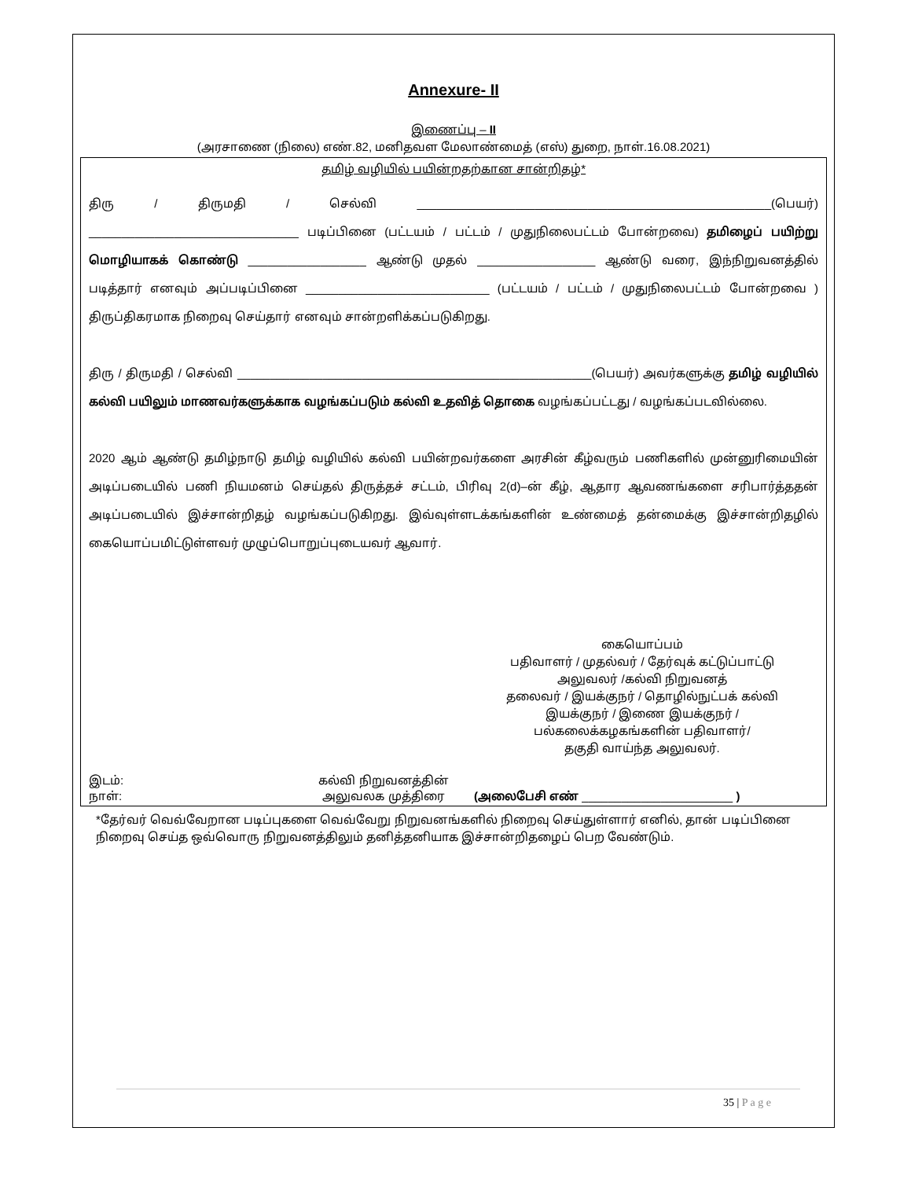Annexure- II
இணைப்பு – II
(அரசாணை (நிலை) எண்.82, மனிதவள மேலாண்மைத் (எஸ்) துறை, நாள்.16.08.2021)
தமிழ் வழியில் பயின்றதற்கான சான்றிதழ்*
திரு / திருமதி / செல்வி ______________________________________________________(பெயர்) ________________________________ படிப்பினை (பட்டயம் / பட்டம் / முதுநிலைபட்டம் போன்றவை) தமிழைப் பயிற்று மொழியாகக் கொண்டு __________________ ஆண்டு முதல் __________________ ஆண்டு வரை, இந்நிறுவனத்தில் படித்தார் எனவும் அப்படிப்பினை ____________________________ (பட்டயம் / பட்டம் / முதுநிலைபட்டம் போன்றவை ) திருப்திகரமாக நிறைவு செய்தார் எனவும் சான்றளிக்கப்படுகிறது.
திரு / திருமதி / செல்வி ______________________________________________________(பெயர்) அவர்களுக்கு தமிழ் வழியில் கல்வி பயிலும் மாணவர்களுக்காக வழங்கப்படும் கல்வி உதவித் தொகை வழங்கப்பட்டது / வழங்கப்படவில்லை.
2020 ஆம் ஆண்டு தமிழ்நாடு தமிழ் வழியில் கல்வி பயின்றவர்களை அரசின் கீழ்வரும் பணிகளில் முன்னுரிமையின் அடிப்படையில் பணி நியமனம் செய்தல் திருத்தச் சட்டம், பிரிவு 2(d)–ன் கீழ், ஆதார ஆவணங்களை சரிபார்த்ததன் அடிப்படையில் இச்சான்றிதழ் வழங்கப்படுகிறது. இவ்வுள்ளடக்கங்களின் உண்மைத் தன்மைக்கு இச்சான்றிதழில் கையொப்பமிட்டுள்ளவர் முழுப்பொறுப்புடையவர் ஆவார்.
கையொப்பம்
பதிவாளர் / முதல்வர் / தேர்வுக் கட்டுப்பாட்டு
அலுவலர் /கல்வி நிறுவனத்
தலைவர் / இயக்குநர் / தொழில்நுட்பக் கல்வி
இயக்குநர் / இணை இயக்குநர் /
பல்கலைக்கழகங்களின் பதிவாளர்/
தகுதி வாய்ந்த அலுவலர்.
இடம்:
நாள்:
கல்வி நிறுவனத்தின்
அலுவலக முத்திரை
(அலைபேசி எண் _______________________ )
*தேர்வர் வெவ்வேறான படிப்புகளை வெவ்வேறு நிறுவனங்களில் நிறைவு செய்துள்ளார் எனில், தான் படிப்பினை நிறைவு செய்த ஒவ்வொரு நிறுவனத்திலும் தனித்தனியாக இச்சான்றிதழைப் பெற வேண்டும்.
35 | P a g e